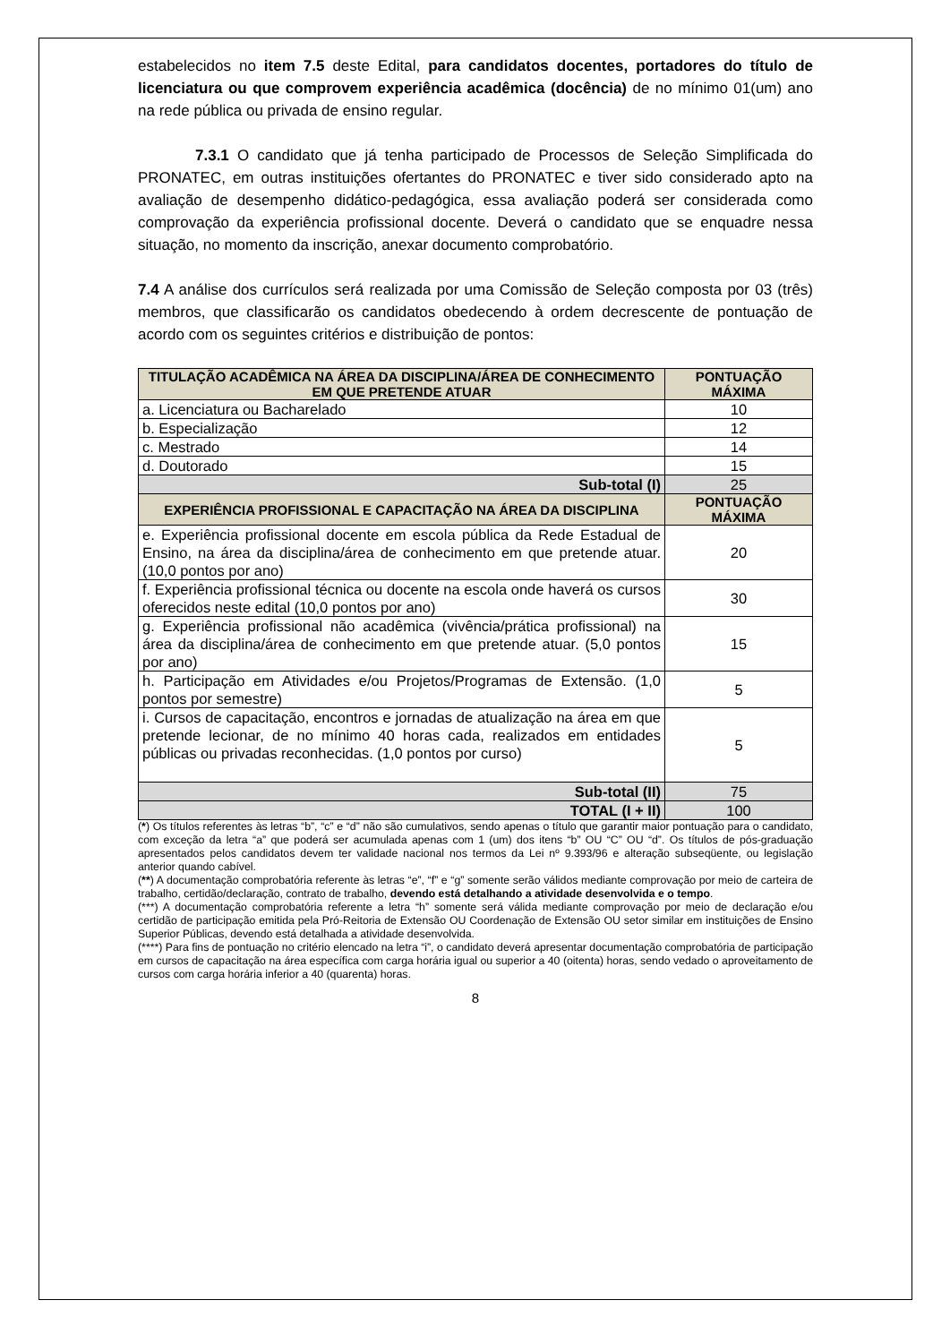estabelecidos no item 7.5 deste Edital, para candidatos docentes, portadores do título de licenciatura ou que comprovem experiência acadêmica (docência) de no mínimo 01(um) ano na rede pública ou privada de ensino regular.
7.3.1 O candidato que já tenha participado de Processos de Seleção Simplificada do PRONATEC, em outras instituições ofertantes do PRONATEC e tiver sido considerado apto na avaliação de desempenho didático-pedagógica, essa avaliação poderá ser considerada como comprovação da experiência profissional docente. Deverá o candidato que se enquadre nessa situação, no momento da inscrição, anexar documento comprobatório.
7.4 A análise dos currículos será realizada por uma Comissão de Seleção composta por 03 (três) membros, que classificarão os candidatos obedecendo à ordem decrescente de pontuação de acordo com os seguintes critérios e distribuição de pontos:
| TITULAÇÃO ACADÊMICA NA ÁREA DA DISCIPLINA/ÁREA DE CONHECIMENTO EM QUE PRETENDE ATUAR | PONTUAÇÃO MÁXIMA |
| --- | --- |
| a. Licenciatura ou Bacharelado | 10 |
| b. Especialização | 12 |
| c. Mestrado | 14 |
| d. Doutorado | 15 |
| Sub-total (I) | 25 |
| EXPERIÊNCIA PROFISSIONAL E CAPACITAÇÃO NA ÁREA DA DISCIPLINA | PONTUAÇÃO MÁXIMA |
| e. Experiência profissional docente em escola pública da Rede Estadual de Ensino, na área da disciplina/área de conhecimento em que pretende atuar. (10,0 pontos por ano) | 20 |
| f. Experiência profissional técnica ou docente na escola onde haverá os cursos oferecidos neste edital (10,0 pontos por ano) | 30 |
| g. Experiência profissional não acadêmica (vivência/prática profissional) na área da disciplina/área de conhecimento em que pretende atuar. (5,0 pontos por ano) | 15 |
| h. Participação em Atividades e/ou Projetos/Programas de Extensão. (1,0 pontos por semestre) | 5 |
| i. Cursos de capacitação, encontros e jornadas de atualização na área em que pretende lecionar, de no mínimo 40 horas cada, realizados em entidades públicas ou privadas reconhecidas. (1,0 pontos por curso) | 5 |
| Sub-total (II) | 75 |
| TOTAL (I + II) | 100 |
(*) Os títulos referentes às letras “b”, “c” e “d” não são cumulativos, sendo apenas o título que garantir maior pontuação para o candidato, com exceção da letra “a” que poderá ser acumulada apenas com 1 (um) dos itens “b” OU “C” OU “d”. Os títulos de pós-graduação apresentados pelos candidatos devem ter validade nacional nos termos da Lei nº 9.393/96 e alteração subseqüente, ou legislação anterior quando cabível.
(**) A documentação comprobatória referente às letras “e”, “f” e “g” somente serão válidos mediante comprovação por meio de carteira de trabalho, certidão/declaração, contrato de trabalho, devendo está detalhando a atividade desenvolvida e o tempo.
(***) A documentação comprobatória referente a letra “h” somente será válida mediante comprovação por meio de declaração e/ou certidão de participação emitida pela Pró-Reitoria de Extensão OU Coordenação de Extensão OU setor similar em instituições de Ensino Superior Públicas, devendo está detalhada a atividade desenvolvida.
(****) Para fins de pontuação no critério elencado na letra “i”, o candidato deverá apresentar documentação comprobatória de participação em cursos de capacitação na área específica com carga horária igual ou superior a 40 (oitenta) horas, sendo vedado o aproveitamento de cursos com carga horária inferior a 40 (quarenta) horas.
8